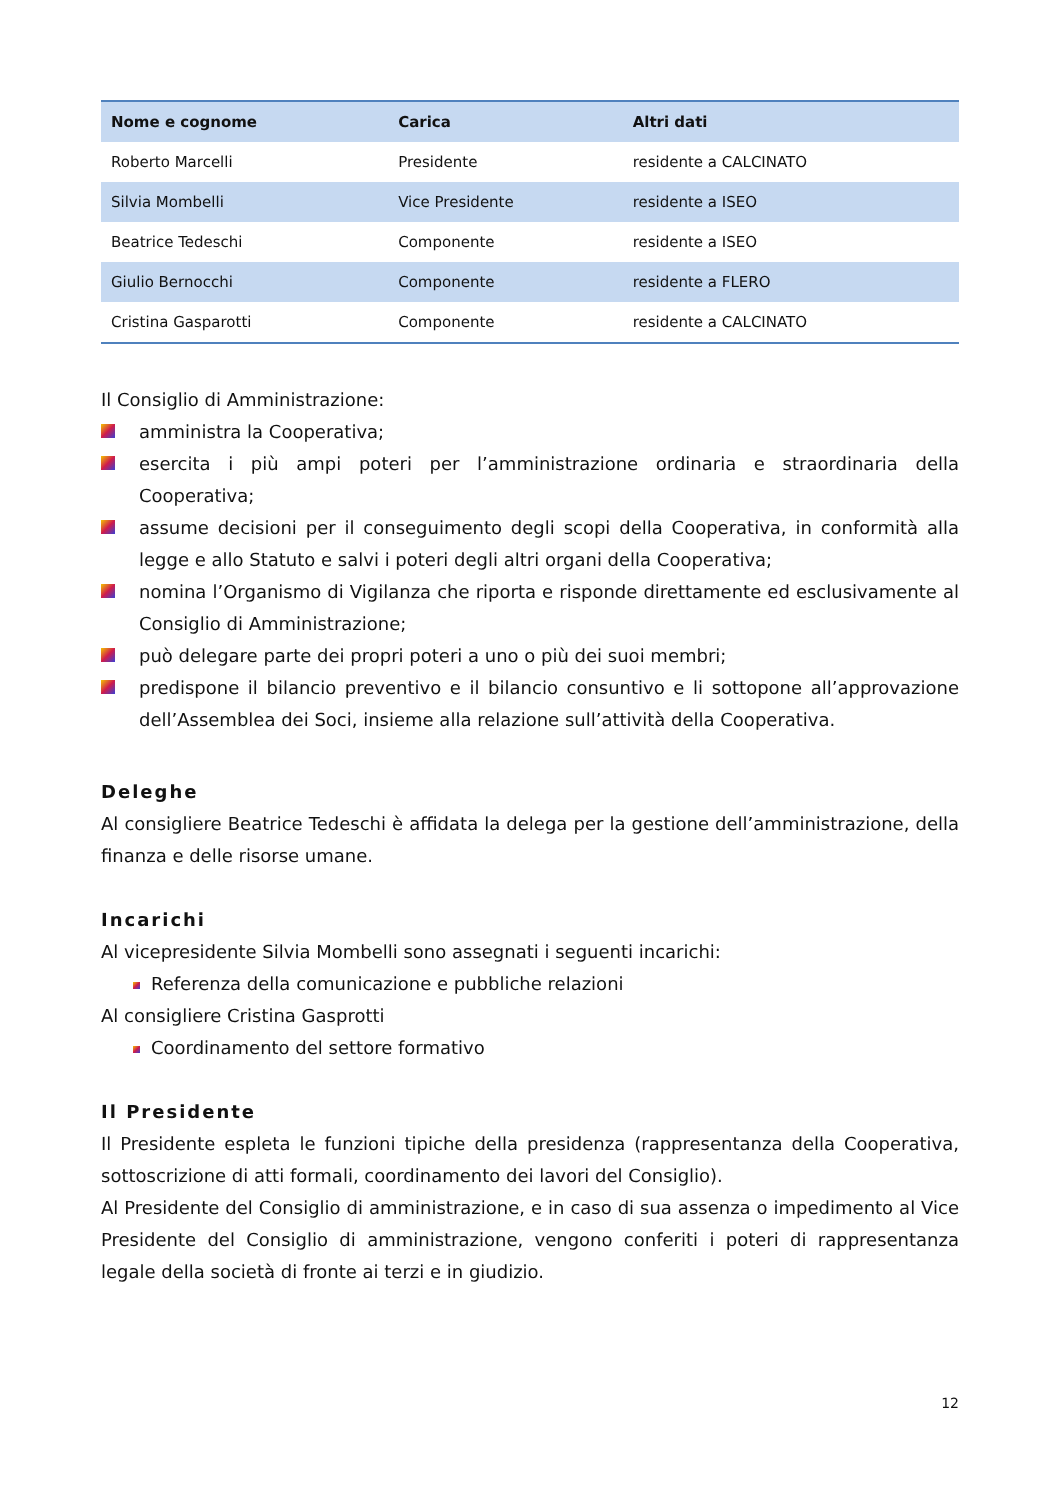| Nome e cognome | Carica | Altri dati |
| --- | --- | --- |
| Roberto Marcelli | Presidente | residente a CALCINATO |
| Silvia Mombelli | Vice Presidente | residente a ISEO |
| Beatrice Tedeschi | Componente | residente a ISEO |
| Giulio Bernocchi | Componente | residente a FLERO |
| Cristina Gasparotti | Componente | residente a CALCINATO |
Il Consiglio di Amministrazione:
amministra la Cooperativa;
esercita i più ampi poteri per l’amministrazione ordinaria e straordinaria della Cooperativa;
assume decisioni per il conseguimento degli scopi della Cooperativa, in conformità alla legge e allo Statuto e salvi i poteri degli altri organi della Cooperativa;
nomina l’Organismo di Vigilanza che riporta e risponde direttamente ed esclusivamente al Consiglio di Amministrazione;
può delegare parte dei propri poteri a uno o più dei suoi membri;
predispone il bilancio preventivo e il bilancio consuntivo e li sottopone all’approvazione dell’Assemblea dei Soci, insieme alla relazione sull’attività della Cooperativa.
Deleghe
Al consigliere Beatrice Tedeschi è affidata la delega per la gestione dell’amministrazione, della finanza e delle risorse umane.
Incarichi
Al vicepresidente Silvia Mombelli sono assegnati i seguenti incarichi:
Referenza della comunicazione e pubbliche relazioni
Al consigliere Cristina Gasprotti
Coordinamento del settore formativo
Il Presidente
Il Presidente espleta le funzioni tipiche della presidenza (rappresentanza della Cooperativa, sottoscrizione di atti formali, coordinamento dei lavori del Consiglio).
Al Presidente del Consiglio di amministrazione, e in caso di sua assenza o impedimento al Vice Presidente del Consiglio di amministrazione, vengono conferiti i poteri di rappresentanza legale della società di fronte ai terzi e in giudizio.
12